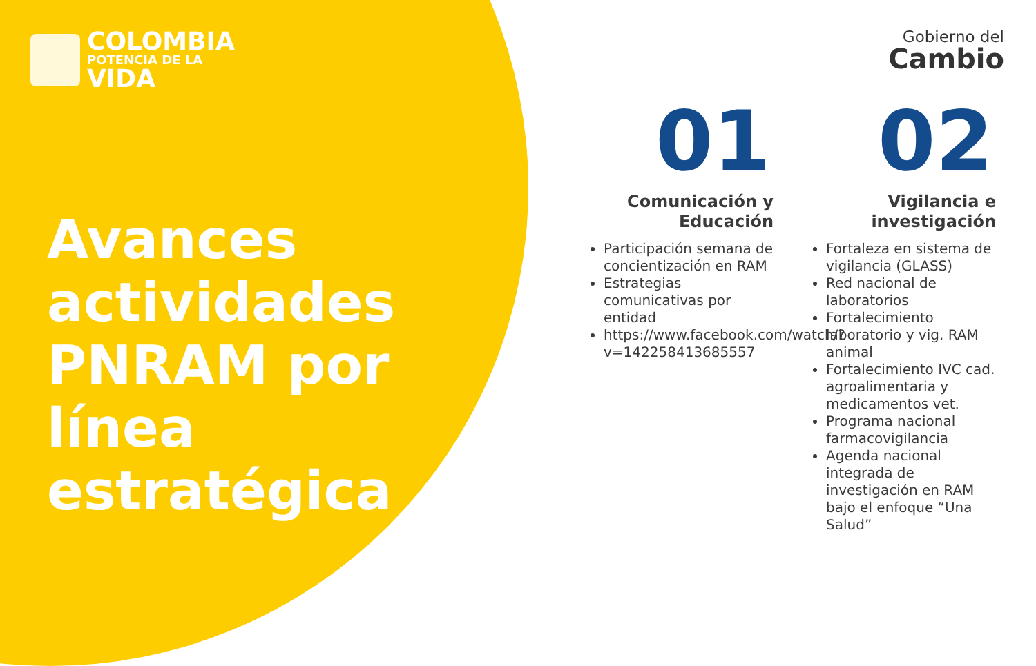COLOMBIA
POTENCIA DE LA
VIDA
Avances actividades PNRAM por línea estratégica
Gobierno del
Cambio
01
Comunicación y Educación
Participación semana de concientización en RAM
Estrategias comunicativas por entidad
https://www.facebook.com/watch/?v=142258413685557
02
Vigilancia e investigación
Fortaleza en sistema de vigilancia (GLASS)
Red nacional de laboratorios
Fortalecimiento laboratorio y vig. RAM animal
Fortalecimiento IVC cad. agroalimentaria y medicamentos vet.
Programa nacional farmacovigilancia
Agenda nacional integrada de investigación en RAM bajo el enfoque “Una Salud”